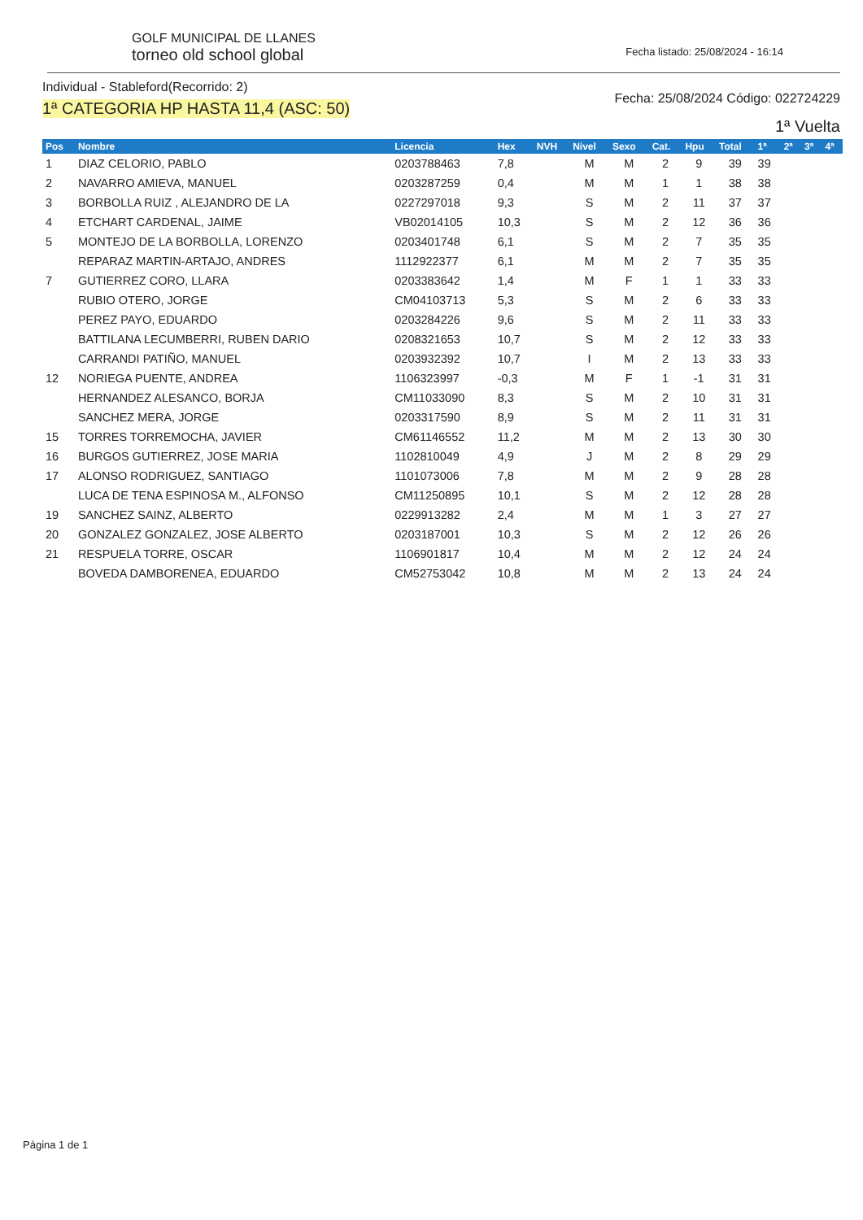GOLF MUNICIPAL DE LLANES
torneo old school global
Fecha listado: 25/08/2024 - 16:14
Individual - Stableford(Recorrido: 2)
1ª CATEGORIA HP HASTA 11,4 (ASC: 50)
Fecha: 25/08/2024 Código: 022724229
1ª Vuelta
| Pos | Nombre | Licencia | Hex | NVH | Nivel | Sexo | Cat. | Hpu | Total | 1ª | 2ª | 3ª | 4ª |
| --- | --- | --- | --- | --- | --- | --- | --- | --- | --- | --- | --- | --- | --- |
| 1 | DIAZ CELORIO, PABLO | 0203788463 | 7,8 | | M | M | 2 | 9 | 39 | 39 | | | |
| 2 | NAVARRO AMIEVA, MANUEL | 0203287259 | 0,4 | | M | M | 1 | 1 | 38 | 38 | | | |
| 3 | BORBOLLA RUIZ , ALEJANDRO DE LA | 0227297018 | 9,3 | | S | M | 2 | 11 | 37 | 37 | | | |
| 4 | ETCHART CARDENAL, JAIME | VB02014105 | 10,3 | | S | M | 2 | 12 | 36 | 36 | | | |
| 5 | MONTEJO DE LA BORBOLLA, LORENZO | 0203401748 | 6,1 | | S | M | 2 | 7 | 35 | 35 | | | |
| | REPARAZ MARTIN-ARTAJO, ANDRES | 1112922377 | 6,1 | | M | M | 2 | 7 | 35 | 35 | | | |
| 7 | GUTIERREZ CORO, LLARA | 0203383642 | 1,4 | | M | F | 1 | 1 | 33 | 33 | | | |
| | RUBIO OTERO, JORGE | CM04103713 | 5,3 | | S | M | 2 | 6 | 33 | 33 | | | |
| | PEREZ PAYO, EDUARDO | 0203284226 | 9,6 | | S | M | 2 | 11 | 33 | 33 | | | |
| | BATTILANA LECUMBERRI, RUBEN DARIO | 0208321653 | 10,7 | | S | M | 2 | 12 | 33 | 33 | | | |
| | CARRANDI PATIÑO, MANUEL | 0203932392 | 10,7 | | I | M | 2 | 13 | 33 | 33 | | | |
| 12 | NORIEGA PUENTE, ANDREA | 1106323997 | -0,3 | | M | F | 1 | -1 | 31 | 31 | | | |
| | HERNANDEZ ALESANCO, BORJA | CM11033090 | 8,3 | | S | M | 2 | 10 | 31 | 31 | | | |
| | SANCHEZ MERA, JORGE | 0203317590 | 8,9 | | S | M | 2 | 11 | 31 | 31 | | | |
| 15 | TORRES TORREMOCHA, JAVIER | CM61146552 | 11,2 | | M | M | 2 | 13 | 30 | 30 | | | |
| 16 | BURGOS GUTIERREZ, JOSE MARIA | 1102810049 | 4,9 | | J | M | 2 | 8 | 29 | 29 | | | |
| 17 | ALONSO RODRIGUEZ, SANTIAGO | 1101073006 | 7,8 | | M | M | 2 | 9 | 28 | 28 | | | |
| | LUCA DE TENA ESPINOSA M., ALFONSO | CM11250895 | 10,1 | | S | M | 2 | 12 | 28 | 28 | | | |
| 19 | SANCHEZ SAINZ, ALBERTO | 0229913282 | 2,4 | | M | M | 1 | 3 | 27 | 27 | | | |
| 20 | GONZALEZ GONZALEZ, JOSE ALBERTO | 0203187001 | 10,3 | | S | M | 2 | 12 | 26 | 26 | | | |
| 21 | RESPUELA TORRE, OSCAR | 1106901817 | 10,4 | | M | M | 2 | 12 | 24 | 24 | | | |
| | BOVEDA DAMBORENEA, EDUARDO | CM52753042 | 10,8 | | M | M | 2 | 13 | 24 | 24 | | | |
Página 1 de 1